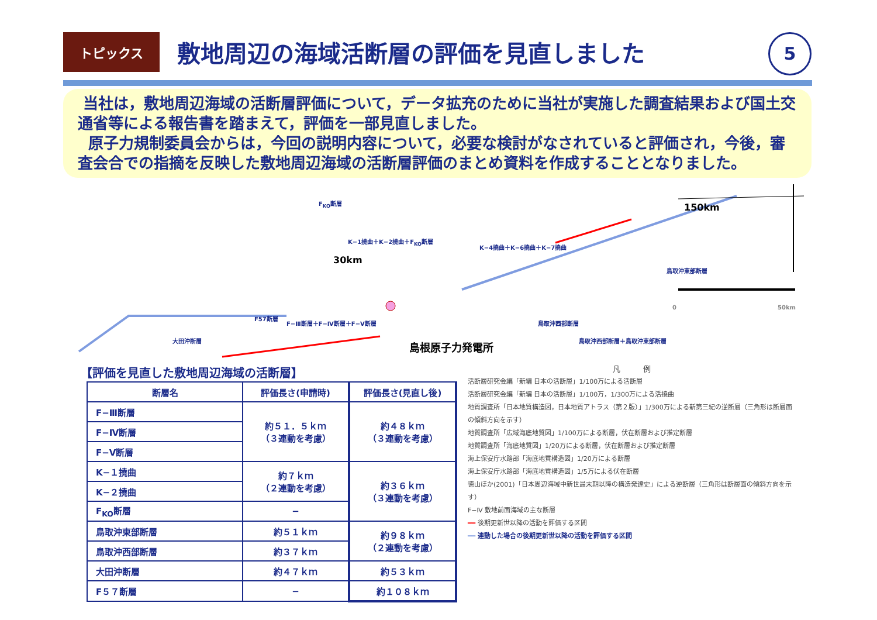トピックス 敷地周辺の海域活断層の評価を見直しました
5
当社は，敷地周辺海域の活断層評価について，データ拡充のために当社が実施した調査結果および国土交通省等による報告書を踏まえて，評価を一部見直しました。
原子力規制委員会からは，今回の説明内容について，必要な検討がなされていると評価され，今後，審査会合での指摘を反映した敷地周辺海域の活断層評価のまとめ資料を作成することとなりました。
F<sub>KO</sub>断層
K−1撓曲＋K−2撓曲＋F<sub>KO</sub>断層
K−4撓曲＋K−6撓曲＋K−7撓曲
鳥取沖東部断層
鳥取沖西部断層
鳥取沖西部断層＋鳥取沖東部断層
F57断層
F−Ⅲ断層＋F−Ⅳ断層＋F−Ⅴ断層
大田沖断層 島根原子力発電所
30km
150km
0 50km
【評価を見直した敷地周辺海域の活断層】
| 断層名 | 評価長さ(申請時) | 評価長さ(見直し後) |
| --- | --- | --- |
| F−Ⅲ断層 | 約５１．５ｋｍ （３連動を考慮） | 約４８ｋｍ （３連動を考慮） |
| F−Ⅳ断層 | | |
| F−Ⅴ断層 | | |
| K−１撓曲 | 約７ｋｍ （２連動を考慮） | 約３６ｋｍ （３連動を考慮） |
| K−２撓曲 | | |
| F<sub>KO</sub>断層 | − | |
| 鳥取沖東部断層 | 約５１ｋｍ | 約９８ｋｍ （２連動を考慮） |
| 鳥取沖西部断層 | 約３７ｋｍ | |
| 大田沖断層 | 約４７ｋｍ | 約５３ｋｍ |
| F５７断層 | − | 約１０８ｋｍ |
凡　　　例
活断層研究会編「新編 日本の活断層」1/100万による活断層
活断層研究会編「新編 日本の活断層」1/100万，1/300万による活撓曲
地質調査所「日本地質構造図，日本地質アトラス（第２版）」1/300万による新第三紀の逆断層（三角形は断層面の傾斜方向を示す）
地質調査所「広域海底地質図」1/100万による断層，伏在断層および推定断層
地質調査所「海底地質図」1/20万による断層，伏在断層および推定断層
海上保安庁水路部「海底地質構造図」1/20万による断層
海上保安庁水路部「海底地質構造図」1/5万による伏在断層
徳山ほか(2001)「日本周辺海域中新世最末期以降の構造発達史」による逆断層（三角形は断層面の傾斜方向を示す）
F−Ⅳ 敷地前面海域の主な断層
━━ 後期更新世以降の活動を評価する区間
━━ 連動した場合の後期更新世以降の活動を評価する区間